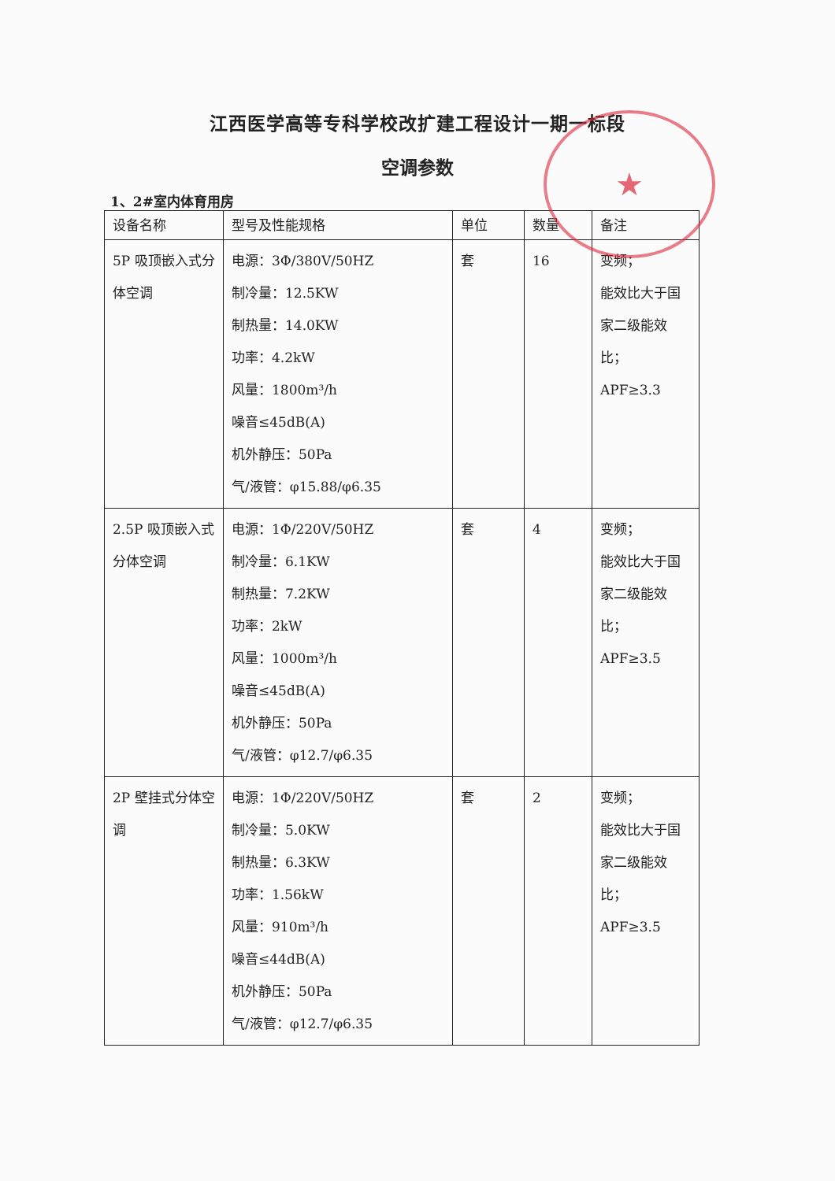★
江西医学高等专科学校改扩建工程设计一期一标段
空调参数
1、2#室内体育用房
| 设备名称 | 型号及性能规格 | 单位 | 数量 | 备注 |
| --- | --- | --- | --- | --- |
| 5P 吸顶嵌入式分体空调 | 电源：3Φ/380V/50HZ 制冷量：12.5KW 制热量：14.0KW 功率：4.2kW 风量：1800m³/h 噪音≤45dB(A) 机外静压：50Pa 气/液管：φ15.88/φ6.35 | 套 | 16 | 变频； 能效比大于国家二级能效比； APF≥3.3 |
| 2.5P 吸顶嵌入式分体空调 | 电源：1Φ/220V/50HZ 制冷量：6.1KW 制热量：7.2KW 功率：2kW 风量：1000m³/h 噪音≤45dB(A) 机外静压：50Pa 气/液管：φ12.7/φ6.35 | 套 | 4 | 变频； 能效比大于国家二级能效比； APF≥3.5 |
| 2P 壁挂式分体空调 | 电源：1Φ/220V/50HZ 制冷量：5.0KW 制热量：6.3KW 功率：1.56kW 风量：910m³/h 噪音≤44dB(A) 机外静压：50Pa 气/液管：φ12.7/φ6.35 | 套 | 2 | 变频； 能效比大于国家二级能效比； APF≥3.5 |